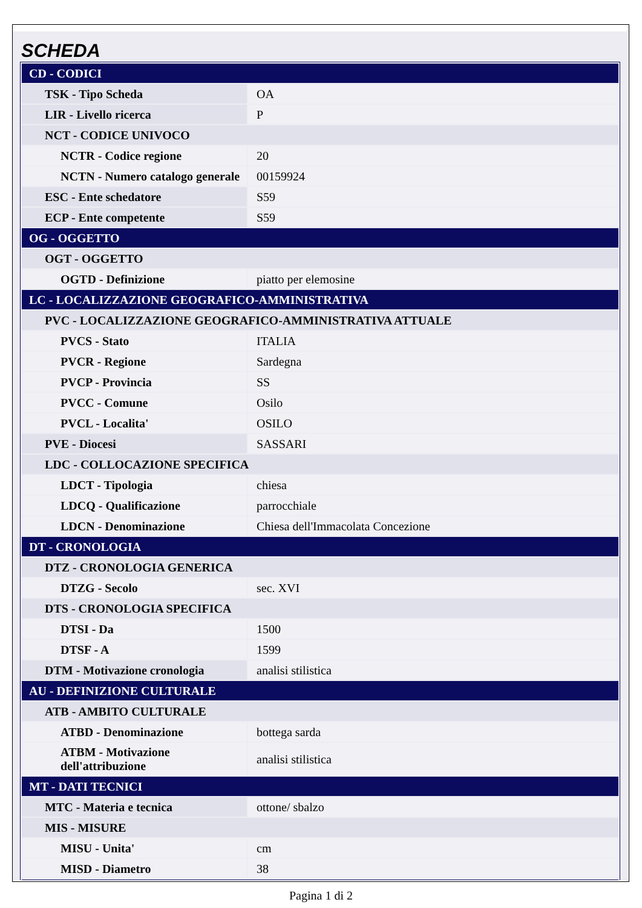SCHEDA
| CD - CODICI | |
| TSK - Tipo Scheda | OA |
| LIR - Livello ricerca | P |
| NCT - CODICE UNIVOCO | |
| NCTR - Codice regione | 20 |
| NCTN - Numero catalogo generale | 00159924 |
| ESC - Ente schedatore | S59 |
| ECP - Ente competente | S59 |
| OG - OGGETTO | |
| OGT - OGGETTO | |
| OGTD - Definizione | piatto per elemosine |
| LC - LOCALIZZAZIONE GEOGRAFICO-AMMINISTRATIVA | |
| PVC - LOCALIZZAZIONE GEOGRAFICO-AMMINISTRATIVA ATTUALE | |
| PVCS - Stato | ITALIA |
| PVCR - Regione | Sardegna |
| PVCP - Provincia | SS |
| PVCC - Comune | Osilo |
| PVCL - Localita' | OSILO |
| PVE - Diocesi | SASSARI |
| LDC - COLLOCAZIONE SPECIFICA | |
| LDCT - Tipologia | chiesa |
| LDCQ - Qualificazione | parrocchiale |
| LDCN - Denominazione | Chiesa dell'Immacolata Concezione |
| DT - CRONOLOGIA | |
| DTZ - CRONOLOGIA GENERICA | |
| DTZG - Secolo | sec. XVI |
| DTS - CRONOLOGIA SPECIFICA | |
| DTSI - Da | 1500 |
| DTSF - A | 1599 |
| DTM - Motivazione cronologia | analisi stilistica |
| AU - DEFINIZIONE CULTURALE | |
| ATB - AMBITO CULTURALE | |
| ATBD - Denominazione | bottega sarda |
| ATBM - Motivazione dell'attribuzione | analisi stilistica |
| MT - DATI TECNICI | |
| MTC - Materia e tecnica | ottone/ sbalzo |
| MIS - MISURE | |
| MISU - Unita' | cm |
| MISD - Diametro | 38 |
Pagina 1 di 2